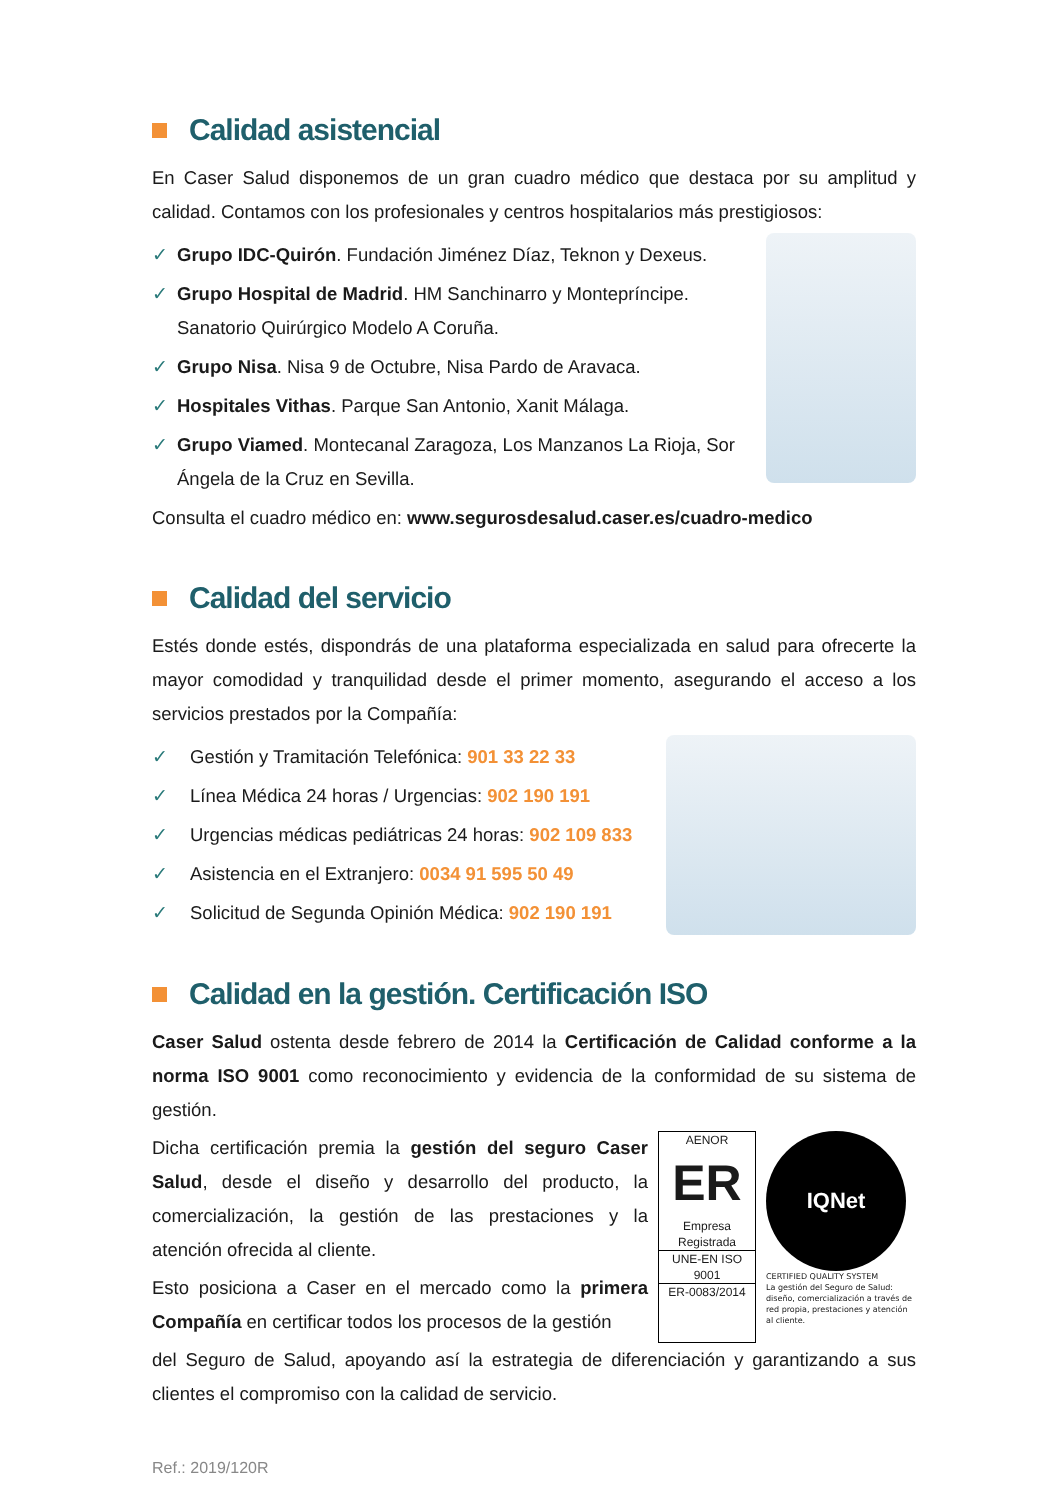Calidad asistencial
En Caser Salud disponemos de un gran cuadro médico que destaca por su amplitud y calidad. Contamos con los profesionales y centros hospitalarios más prestigiosos:
✓ Grupo IDC-Quirón. Fundación Jiménez Díaz, Teknon y Dexeus.
✓ Grupo Hospital de Madrid. HM Sanchinarro y Montepríncipe. Sanatorio Quirúrgico Modelo A Coruña.
✓ Grupo Nisa. Nisa 9 de Octubre, Nisa Pardo de Aravaca.
✓ Hospitales Vithas. Parque San Antonio, Xanit Málaga.
✓ Grupo Viamed. Montecanal Zaragoza, Los Manzanos La Rioja, Sor Ángela de la Cruz en Sevilla.
Consulta el cuadro médico en: www.segurosdesalud.caser.es/cuadro-medico
Calidad del servicio
Estés donde estés, dispondrás de una plataforma especializada en salud para ofrecerte la mayor comodidad y tranquilidad desde el primer momento, asegurando el acceso a los servicios prestados por la Compañía:
✓ Gestión y Tramitación Telefónica: 901 33 22 33
✓ Línea Médica 24 horas / Urgencias: 902 190 191
✓ Urgencias médicas pediátricas 24 horas: 902 109 833
✓ Asistencia en el Extranjero: 0034 91 595 50 49
✓ Solicitud de Segunda Opinión Médica: 902 190 191
Calidad en la gestión. Certificación ISO
Caser Salud ostenta desde febrero de 2014 la Certificación de Calidad conforme a la norma ISO 9001 como reconocimiento y evidencia de la conformidad de su sistema de gestión.
Dicha certificación premia la gestión del seguro Caser Salud, desde el diseño y desarrollo del producto, la comercialización, la gestión de las prestaciones y la atención ofrecida al cliente.
Esto posiciona a Caser en el mercado como la primera Compañía en certificar todos los procesos de la gestión
AENOR
ER
Empresa Registrada
UNE-EN ISO 9001
ER-0083/2014
IQNet
CERTIFIED QUALITY SYSTEM
La gestión del Seguro de Salud: diseño, comercialización a través de red propia, prestaciones y atención al cliente.
del Seguro de Salud, apoyando así la estrategia de diferenciación y garantizando a sus clientes el compromiso con la calidad de servicio.
Ref.: 2019/120R